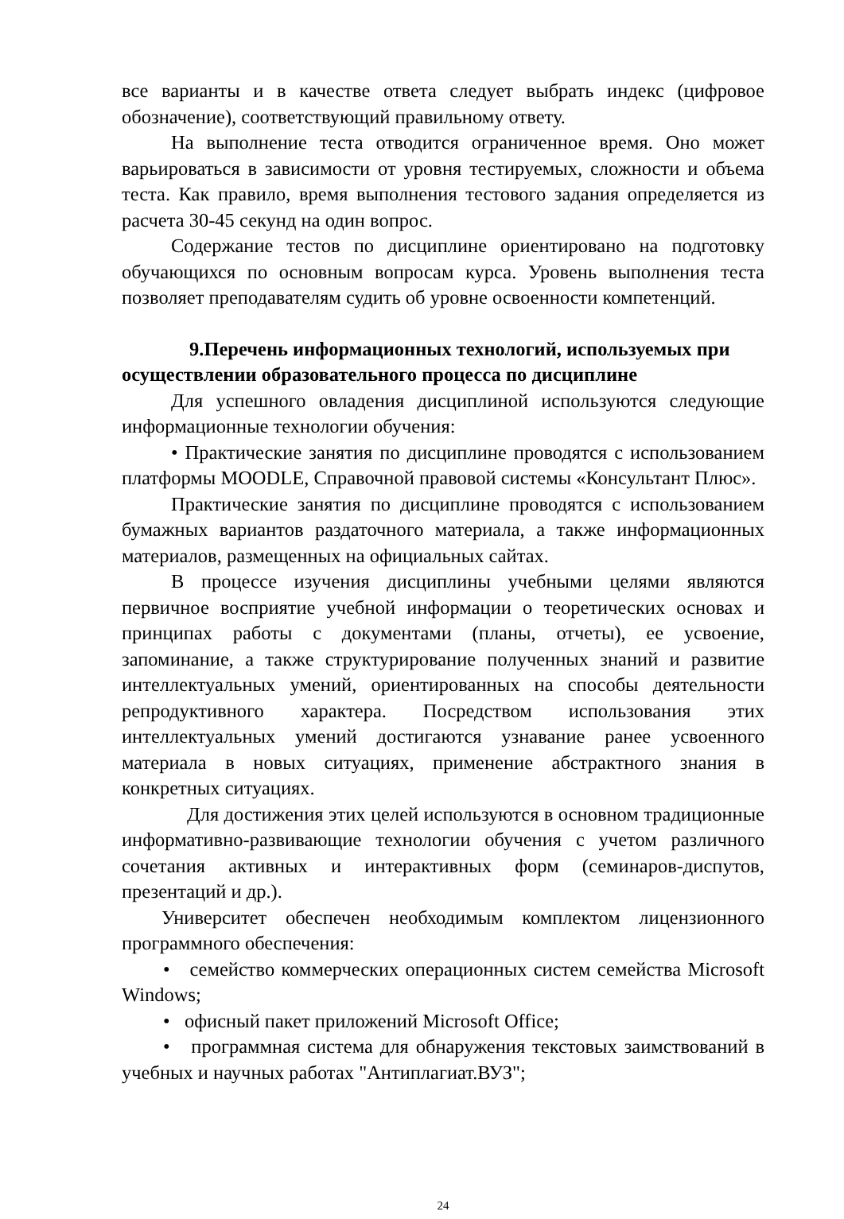все варианты и в качестве ответа следует выбрать индекс (цифровое обозначение), соответствующий правильному ответу.
На выполнение теста отводится ограниченное время. Оно может варьироваться в зависимости от уровня тестируемых, сложности и объема теста. Как правило, время выполнения тестового задания определяется из расчета 30-45 секунд на один вопрос.
Содержание тестов по дисциплине ориентировано на подготовку обучающихся по основным вопросам курса. Уровень выполнения теста позволяет преподавателям судить об уровне освоенности компетенций.
9.Перечень информационных технологий, используемых при осуществлении образовательного процесса по дисциплине
Для успешного овладения дисциплиной используются следующие информационные технологии обучения:
• Практические занятия по дисциплине проводятся с использованием платформы MOODLE, Справочной правовой системы «Консультант Плюс».
Практические занятия по дисциплине проводятся с использованием бумажных вариантов раздаточного материала, а также информационных материалов, размещенных на официальных сайтах.
В процессе изучения дисциплины учебными целями являются первичное восприятие учебной информации о теоретических основах и принципах работы с документами (планы, отчеты), ее усвоение, запоминание, а также структурирование полученных знаний и развитие интеллектуальных умений, ориентированных на способы деятельности репродуктивного характера. Посредством использования этих интеллектуальных умений достигаются узнавание ранее усвоенного материала в новых ситуациях, применение абстрактного знания в конкретных ситуациях.
Для достижения этих целей используются в основном традиционные информативно-развивающие технологии обучения с учетом различного сочетания активных и интерактивных форм (семинаров-диспутов, презентаций и др.).
Университет обеспечен необходимым комплектом лицензионного программного обеспечения:
• семейство коммерческих операционных систем семейства Microsoft Windows;
• офисный пакет приложений Microsoft Office;
• программная система для обнаружения текстовых заимствований в учебных и научных работах "Антиплагиат.ВУЗ";
24